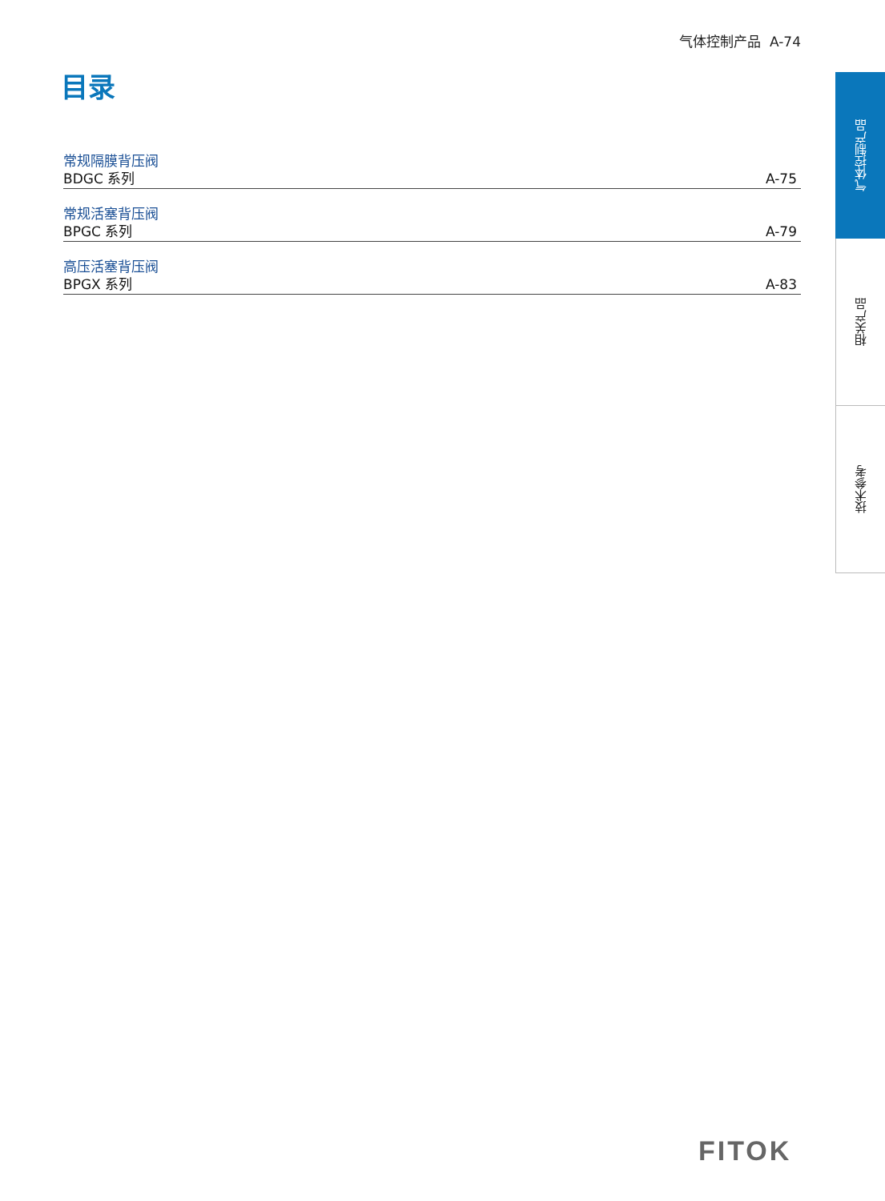气体控制产品 A-74
目录
常规隔膜背压阀
BDGC 系列 A-75
常规活塞背压阀
BPGC 系列 A-79
高压活塞背压阀
BPGX 系列 A-83
气体控制产品
相关产品
技术参考
FITOK